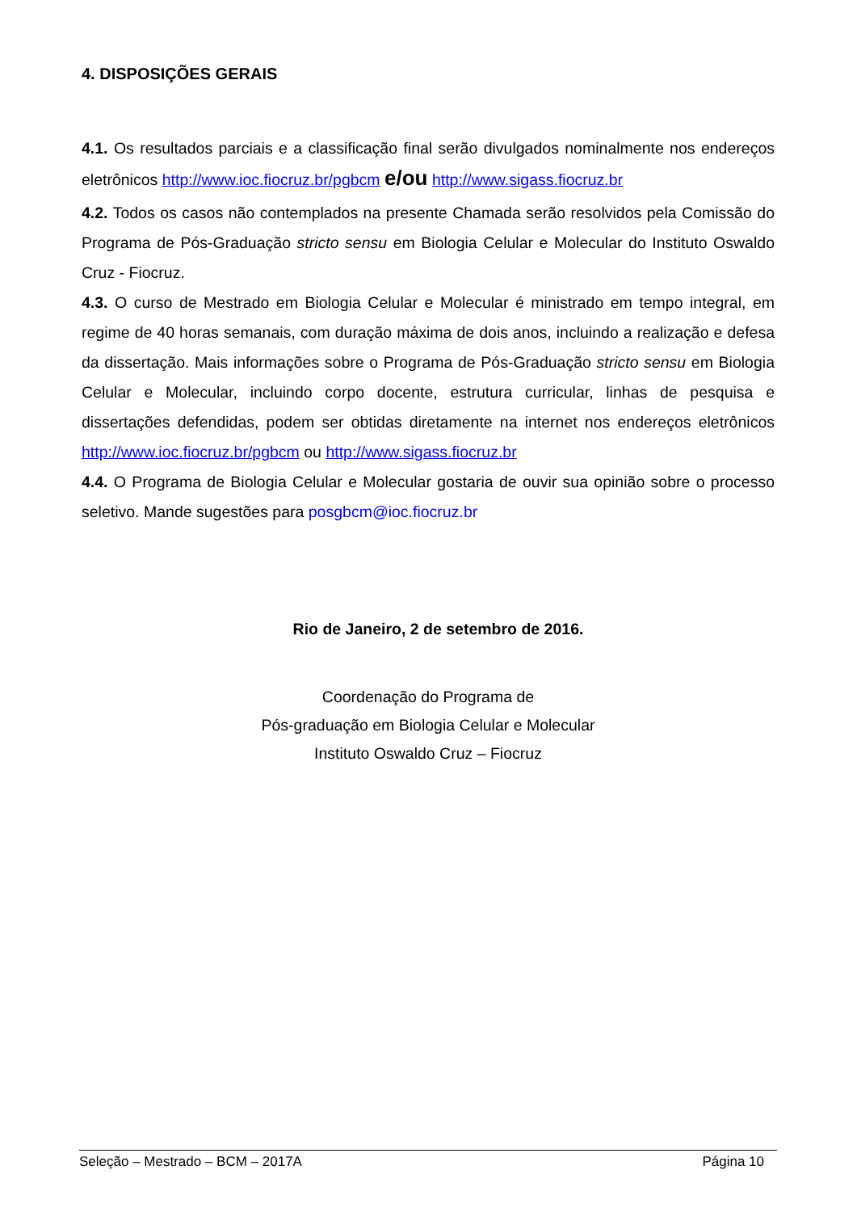4. DISPOSIÇÕES GERAIS
4.1. Os resultados parciais e a classificação final serão divulgados nominalmente nos endereços eletrônicos http://www.ioc.fiocruz.br/pgbcm e/ou http://www.sigass.fiocruz.br
4.2. Todos os casos não contemplados na presente Chamada serão resolvidos pela Comissão do Programa de Pós-Graduação stricto sensu em Biologia Celular e Molecular do Instituto Oswaldo Cruz - Fiocruz.
4.3. O curso de Mestrado em Biologia Celular e Molecular é ministrado em tempo integral, em regime de 40 horas semanais, com duração máxima de dois anos, incluindo a realização e defesa da dissertação. Mais informações sobre o Programa de Pós-Graduação stricto sensu em Biologia Celular e Molecular, incluindo corpo docente, estrutura curricular, linhas de pesquisa e dissertações defendidas, podem ser obtidas diretamente na internet nos endereços eletrônicos http://www.ioc.fiocruz.br/pgbcm ou http://www.sigass.fiocruz.br
4.4. O Programa de Biologia Celular e Molecular gostaria de ouvir sua opinião sobre o processo seletivo. Mande sugestões para posgbcm@ioc.fiocruz.br
Rio de Janeiro, 2 de setembro de 2016.
Coordenação do Programa de
Pós-graduação em Biologia Celular e Molecular
Instituto Oswaldo Cruz – Fiocruz
Seleção – Mestrado – BCM – 2017A Página 10